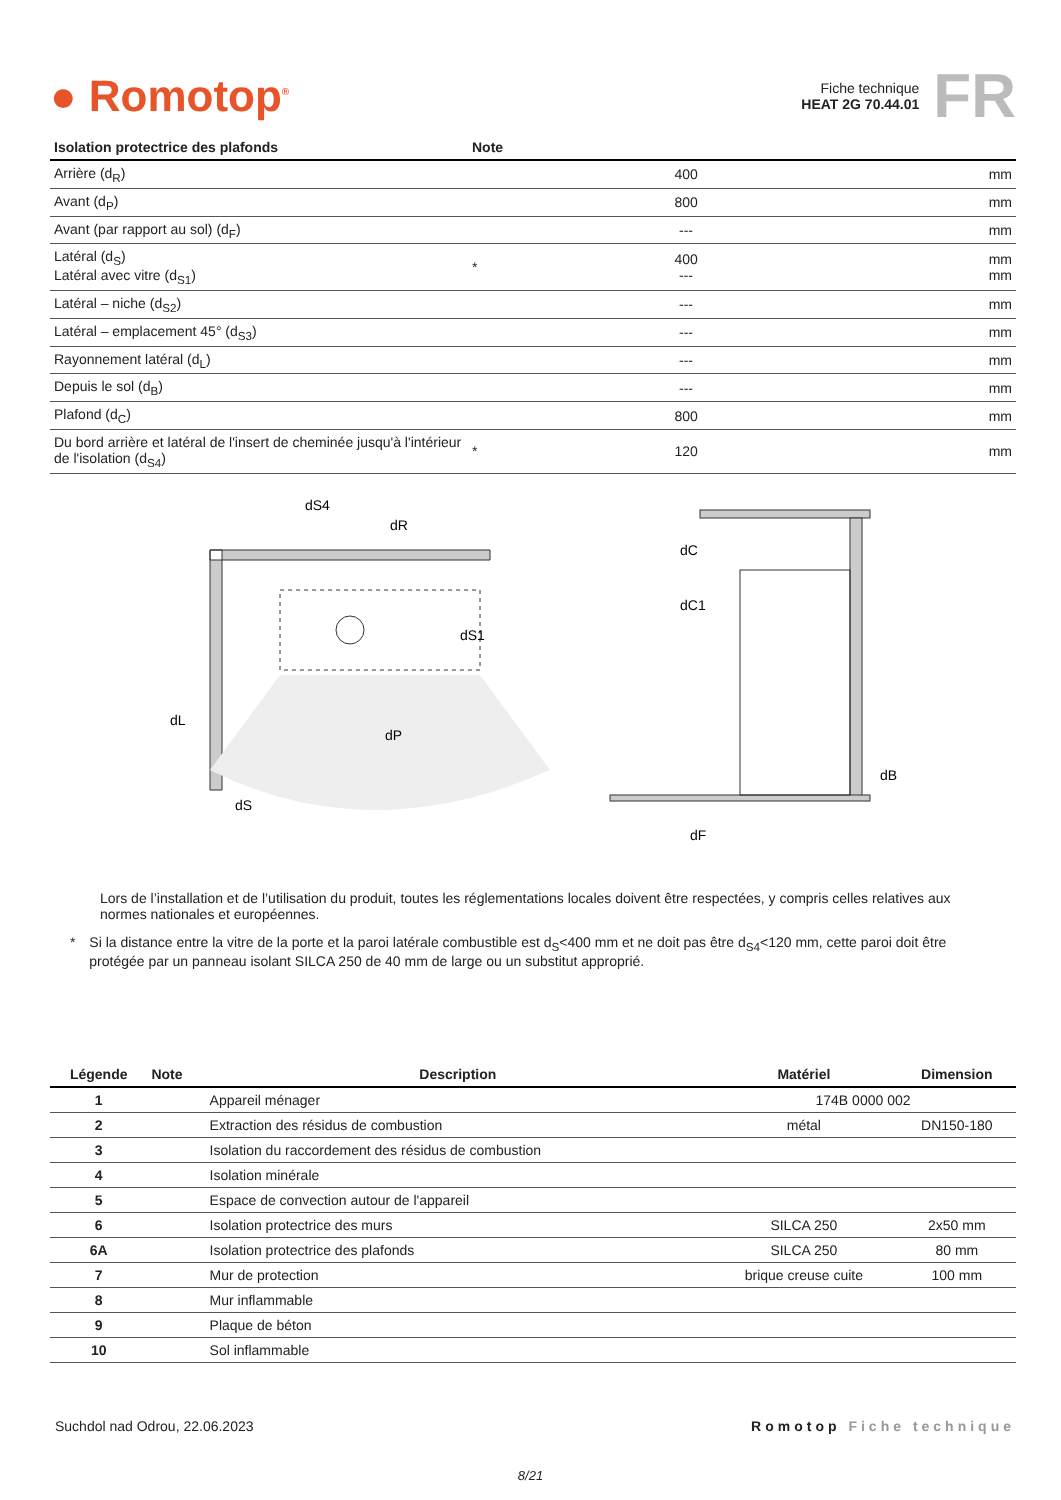● Romotop<sup>®</sup>
Fiche technique
HEAT 2G 70.44.01
FR
| Isolation protectrice des plafonds | Note | | |
| --- | --- | --- | --- |
| Arrière (d<sub>R</sub>) | | 400 | mm |
| Avant (d<sub>P</sub>) | | 800 | mm |
| Avant (par rapport au sol) (d<sub>F</sub>) | | --- | mm |
| Latéral (d<sub>S</sub>) Latéral avec vitre (d<sub>S1</sub>) | * | 400 --- | mm mm |
| Latéral – niche (d<sub>S2</sub>) | | --- | mm |
| Latéral – emplacement 45° (d<sub>S3</sub>) | | --- | mm |
| Rayonnement latéral (d<sub>L</sub>) | | --- | mm |
| Depuis le sol (d<sub>B</sub>) | | --- | mm |
| Plafond (d<sub>C</sub>) | | 800 | mm |
| Du bord arrière et latéral de l'insert de cheminée jusqu'à l'intérieur de l'isolation (d<sub>S4</sub>) | * | 120 | mm |
dL
dP
dS
dS4
dR
dS1
dC
dC1
dB
dF
Lors de l’installation et de l’utilisation du produit, toutes les réglementations locales doivent être respectées, y compris celles relatives aux normes nationales et européennes.
* Si la distance entre la vitre de la porte et la paroi latérale combustible est d<sub>S</sub><400 mm et ne doit pas être d<sub>S4</sub><120 mm, cette paroi doit être protégée par un panneau isolant SILCA 250 de 40 mm de large ou un substitut approprié.
| Légende | Note | Description | Matériel | Dimension |
| --- | --- | --- | --- | --- |
| 1 | | Appareil ménager | 174B 0000 002 | |
| 2 | | Extraction des résidus de combustion | métal | DN150-180 |
| 3 | | Isolation du raccordement des résidus de combustion | | |
| 4 | | Isolation minérale | | |
| 5 | | Espace de convection autour de l'appareil | | |
| 6 | | Isolation protectrice des murs | SILCA 250 | 2x50 mm |
| 6A | | Isolation protectrice des plafonds | SILCA 250 | 80 mm |
| 7 | | Mur de protection | brique creuse cuite | 100 mm |
| 8 | | Mur inflammable | | |
| 9 | | Plaque de béton | | |
| 10 | | Sol inflammable | | |
Suchdol nad Odrou, 22.06.2023 Romotop Fiche technique
8/21